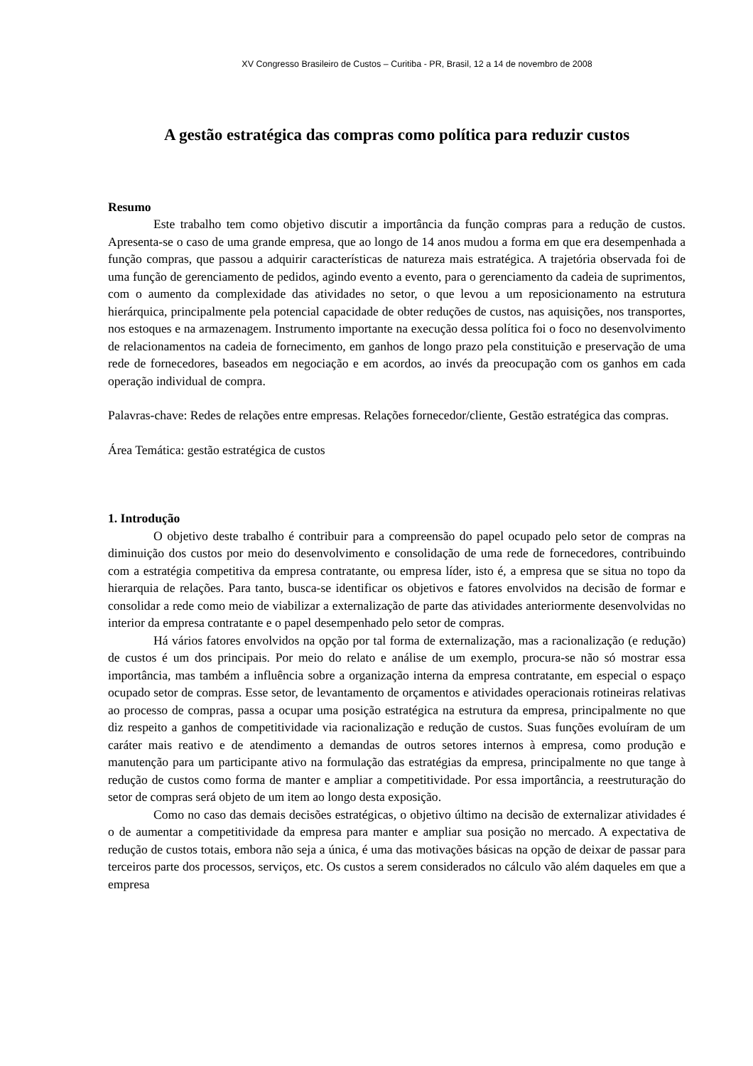XV Congresso Brasileiro de Custos – Curitiba - PR, Brasil, 12 a 14 de novembro de 2008
A gestão estratégica das compras como política para reduzir custos
Resumo
Este trabalho tem como objetivo discutir a importância da função compras para a redução de custos. Apresenta-se o caso de uma grande empresa, que ao longo de 14 anos mudou a forma em que era desempenhada a função compras, que passou a adquirir características de natureza mais estratégica. A trajetória observada foi de uma função de gerenciamento de pedidos, agindo evento a evento, para o gerenciamento da cadeia de suprimentos, com o aumento da complexidade das atividades no setor, o que levou a um reposicionamento na estrutura hierárquica, principalmente pela potencial capacidade de obter reduções de custos, nas aquisições, nos transportes, nos estoques e na armazenagem. Instrumento importante na execução dessa política foi o foco no desenvolvimento de relacionamentos na cadeia de fornecimento, em ganhos de longo prazo pela constituição e preservação de uma rede de fornecedores, baseados em negociação e em acordos, ao invés da preocupação com os ganhos em cada operação individual de compra.
Palavras-chave: Redes de relações entre empresas. Relações fornecedor/cliente, Gestão estratégica das compras.
Área Temática: gestão estratégica de custos
1. Introdução
O objetivo deste trabalho é contribuir para a compreensão do papel ocupado pelo setor de compras na diminuição dos custos por meio do desenvolvimento e consolidação de uma rede de fornecedores, contribuindo com a estratégia competitiva da empresa contratante, ou empresa líder, isto é, a empresa que se situa no topo da hierarquia de relações. Para tanto, busca-se identificar os objetivos e fatores envolvidos na decisão de formar e consolidar a rede como meio de viabilizar a externalização de parte das atividades anteriormente desenvolvidas no interior da empresa contratante e o papel desempenhado pelo setor de compras.
Há vários fatores envolvidos na opção por tal forma de externalização, mas a racionalização (e redução) de custos é um dos principais. Por meio do relato e análise de um exemplo, procura-se não só mostrar essa importância, mas também a influência sobre a organização interna da empresa contratante, em especial o espaço ocupado setor de compras. Esse setor, de levantamento de orçamentos e atividades operacionais rotineiras relativas ao processo de compras, passa a ocupar uma posição estratégica na estrutura da empresa, principalmente no que diz respeito a ganhos de competitividade via racionalização e redução de custos. Suas funções evoluíram de um caráter mais reativo e de atendimento a demandas de outros setores internos à empresa, como produção e manutenção para um participante ativo na formulação das estratégias da empresa, principalmente no que tange à redução de custos como forma de manter e ampliar a competitividade. Por essa importância, a reestruturação do setor de compras será objeto de um item ao longo desta exposição.
Como no caso das demais decisões estratégicas, o objetivo último na decisão de externalizar atividades é o de aumentar a competitividade da empresa para manter e ampliar sua posição no mercado. A expectativa de redução de custos totais, embora não seja a única, é uma das motivações básicas na opção de deixar de passar para terceiros parte dos processos, serviços, etc. Os custos a serem considerados no cálculo vão além daqueles em que a empresa